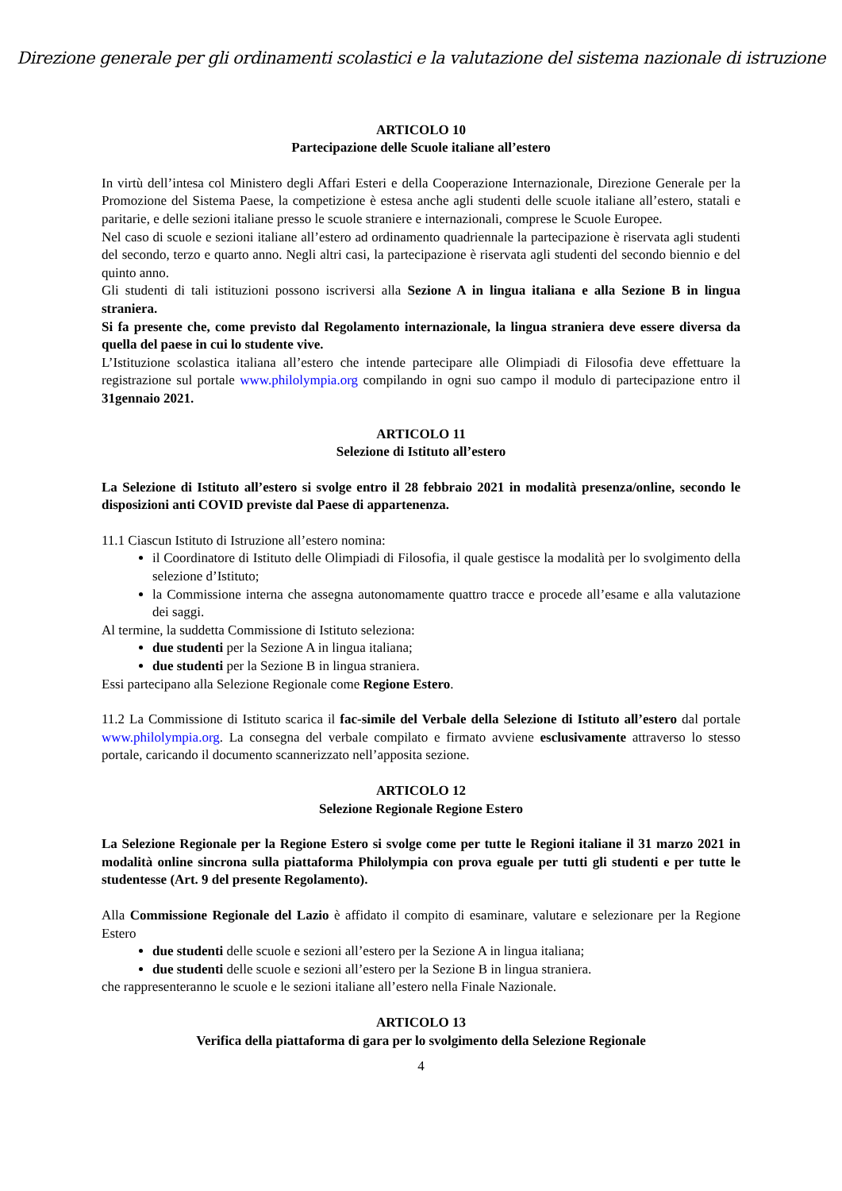Direzione generale per gli ordinamenti scolastici e la valutazione del sistema nazionale di istruzione
ARTICOLO 10
Partecipazione delle Scuole italiane all’estero
In virtù dell’intesa col Ministero degli Affari Esteri e della Cooperazione Internazionale, Direzione Generale per la Promozione del Sistema Paese, la competizione è estesa anche agli studenti delle scuole italiane all’estero, statali e paritarie, e delle sezioni italiane presso le scuole straniere e internazionali, comprese le Scuole Europee.
Nel caso di scuole e sezioni italiane all’estero ad ordinamento quadriennale la partecipazione è riservata agli studenti del secondo, terzo e quarto anno. Negli altri casi, la partecipazione è riservata agli studenti del secondo biennio e del quinto anno.
Gli studenti di tali istituzioni possono iscriversi alla Sezione A in lingua italiana e alla Sezione B in lingua straniera.
Si fa presente che, come previsto dal Regolamento internazionale, la lingua straniera deve essere diversa da quella del paese in cui lo studente vive.
L’Istituzione scolastica italiana all’estero che intende partecipare alle Olimpiadi di Filosofia deve effettuare la registrazione sul portale www.philolympia.org compilando in ogni suo campo il modulo di partecipazione entro il 31gennaio 2021.
ARTICOLO 11
Selezione di Istituto all’estero
La Selezione di Istituto all’estero si svolge entro il 28 febbraio 2021 in modalità presenza/online, secondo le disposizioni anti COVID previste dal Paese di appartenenza.
11.1 Ciascun Istituto di Istruzione all’estero nomina:
il Coordinatore di Istituto delle Olimpiadi di Filosofia, il quale gestisce la modalità per lo svolgimento della selezione d’Istituto;
la Commissione interna che assegna autonomamente quattro tracce e procede all’esame e alla valutazione dei saggi.
Al termine, la suddetta Commissione di Istituto seleziona:
due studenti per la Sezione A in lingua italiana;
due studenti per la Sezione B in lingua straniera.
Essi partecipano alla Selezione Regionale come Regione Estero.
11.2 La Commissione di Istituto scarica il fac-simile del Verbale della Selezione di Istituto all’estero dal portale www.philolympia.org. La consegna del verbale compilato e firmato avviene esclusivamente attraverso lo stesso portale, caricando il documento scannerizzato nell’apposita sezione.
ARTICOLO 12
Selezione Regionale Regione Estero
La Selezione Regionale per la Regione Estero si svolge come per tutte le Regioni italiane il 31 marzo 2021 in modalità online sincrona sulla piattaforma Philolympia con prova eguale per tutti gli studenti e per tutte le studentesse (Art. 9 del presente Regolamento).
Alla Commissione Regionale del Lazio è affidato il compito di esaminare, valutare e selezionare per la Regione Estero
due studenti delle scuole e sezioni all’estero per la Sezione A in lingua italiana;
due studenti delle scuole e sezioni all’estero per la Sezione B in lingua straniera.
che rappresenteranno le scuole e le sezioni italiane all’estero nella Finale Nazionale.
ARTICOLO 13
Verifica della piattaforma di gara per lo svolgimento della Selezione Regionale
4